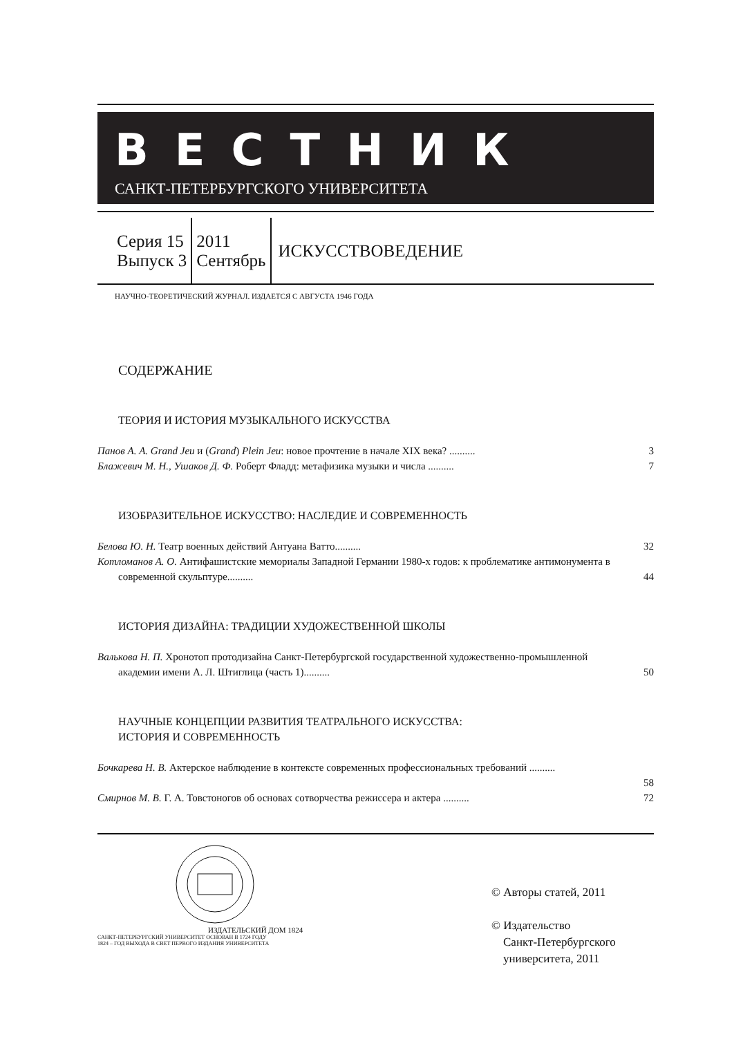ВЕСТНИК
САНКТ-ПЕТЕРБУРГСКОГО УНИВЕРСИТЕТА
Серия 15
Выпуск 3
2011
Сентябрь
ИСКУССТВОВЕДЕНИЕ
НАУЧНО-ТЕОРЕТИЧЕСКИЙ ЖУРНАЛ. ИЗДАЕТСЯ С АВГУСТА 1946 ГОДА
СОДЕРЖАНИЕ
ТЕОРИЯ И ИСТОРИЯ МУЗЫКАЛЬНОГО ИСКУССТВА
Панов А. А. Grand Jeu и (Grand) Plein Jeu: новое прочтение в начале XIX века? ..........
3
Блажевич М. Н., Ушаков Д. Ф. Роберт Фладд: метафизика музыки и числа ..........
7
ИЗОБРАЗИТЕЛЬНОЕ ИСКУССТВО: НАСЛЕДИЕ И СОВРЕМЕННОСТЬ
Белова Ю. Н. Театр военных действий Антуана Ватто..........
32
Котломанов А. О. Антифашистские мемориалы Западной Германии 1980-х годов: к проблематике антимонумента в современной скульптуре..........
44
ИСТОРИЯ ДИЗАЙНА: ТРАДИЦИИ ХУДОЖЕСТВЕННОЙ ШКОЛЫ
Валькова Н. П. Хронотоп протодизайна Санкт-Петербургской государственной художественно-промышленной академии имени А. Л. Штиглица (часть 1)..........
50
НАУЧНЫЕ КОНЦЕПЦИИ РАЗВИТИЯ ТЕАТРАЛЬНОГО ИСКУССТВА:
ИСТОРИЯ И СОВРЕМЕННОСТЬ
Бочкарева Н. В. Актерское наблюдение в контексте современных профессиональных требований ..........
58
Смирнов М. В. Г. А. Товстоногов об основах сотворчества режиссера и актера ..........
72
ИЗДАТЕЛЬСКИЙ ДОМ 1824
САНКТ-ПЕТЕРБУРГСКИЙ УНИВЕРСИТЕТ ОСНОВАН В 1724 ГОДУ
1824 – ГОД ВЫХОДА В СВЕТ ПЕРВОГО ИЗДАНИЯ УНИВЕРСИТЕТА
© Авторы статей, 2011
© Издательство
Санкт-Петербургского
университета, 2011